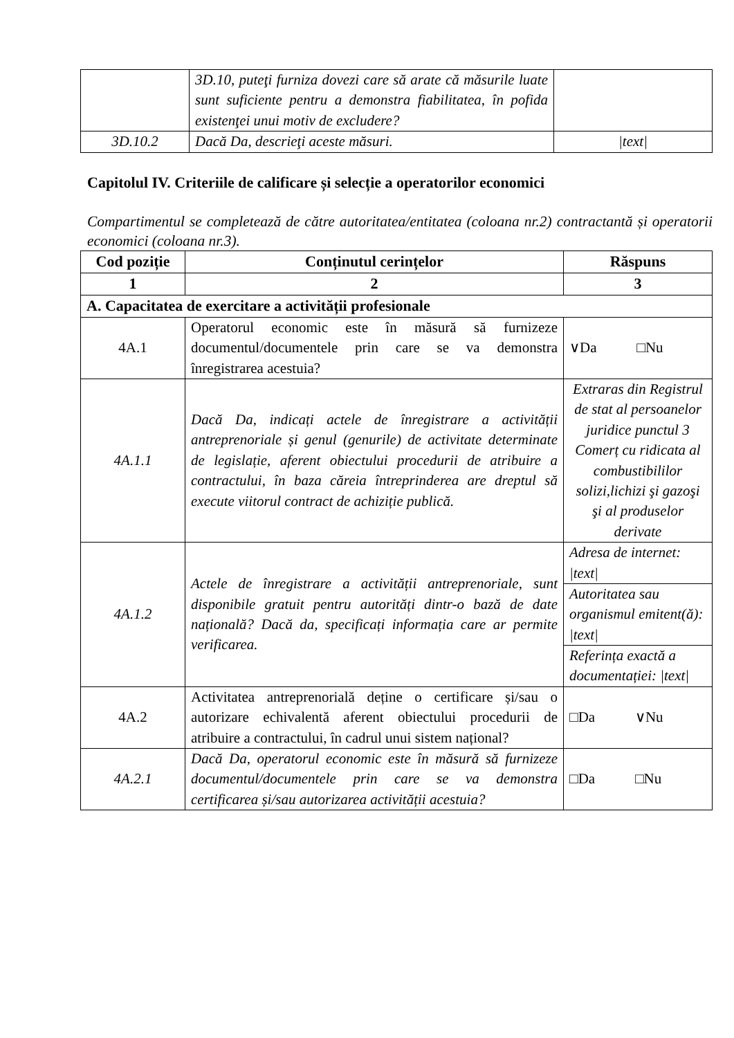| | 3D.10, puteţi furniza dovezi care să arate că măsurile luate sunt suficiente pentru a demonstra fiabilitatea, în pofida existenţei unui motiv de excludere? | |
| 3D.10.2 | Dacă Da, descrieţi aceste măsuri. | /text/ |
Capitolul IV. Criteriile de calificare și selecție a operatorilor economici
Compartimentul se completează de către autoritatea/entitatea (coloana nr.2) contractantă și operatorii economici (coloana nr.3).
| Cod poziție | Conținutul cerințelor | Răspuns |
| --- | --- | --- |
| 1 | 2 | 3 |
| A. Capacitatea de exercitare a activității profesionale | | |
| 4A.1 | Operatorul economic este în măsură să furnizeze documentul/documentele prin care se va demonstra înregistrarea acestuia? | ∨Da □Nu |
| 4A.1.1 | Dacă Da, indicați actele de înregistrare a activității antreprenoriale și genul (genurile) de activitate determinate de legislație, aferent obiectului procedurii de atribuire a contractului, în baza căreia întreprinderea are dreptul să execute viitorul contract de achiziție publică. | Extraras din Registrul de stat al persoanelor juridice punctul 3 Comerț cu ridicata al combustibililor solizi,lichizi şi gazoşi şi al produselor derivate |
| 4A.1.2 | Actele de înregistrare a activității antreprenoriale, sunt disponibile gratuit pentru autorități dintr-o bază de date națională? Dacă da, specificați informația care ar permite verificarea. | Adresa de internet: /text/ |
| | | Autoritatea sau organismul emitent(ă): /text/ |
| | | Referința exactă a documentației: /text/ |
| 4A.2 | Activitatea antreprenorială deține o certificare și/sau o autorizare echivalentă aferent obiectului procedurii de atribuire a contractului, în cadrul unui sistem național? | □Da ∨Nu |
| 4A.2.1 | Dacă Da, operatorul economic este în măsură să furnizeze documentul/documentele prin care se va demonstra certificarea și/sau autorizarea activității acestuia? | □Da □Nu |